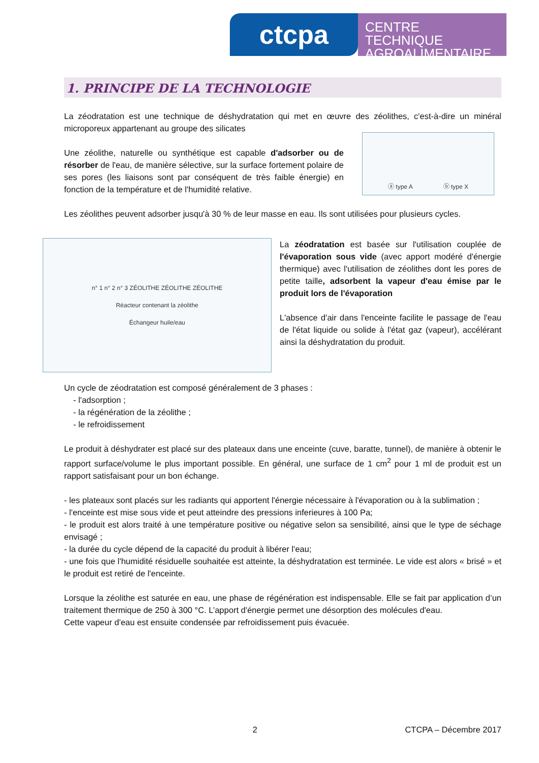ctcpa
CENTRE TECHNIQUE AGROALIMENTAIRE
1. PRINCIPE DE LA TECHNOLOGIE
La zéodratation est une technique de déshydratation qui met en œuvre des zéolithes, c'est-à-dire un minéral microporeux appartenant au groupe des silicates
Une zéolithe, naturelle ou synthétique est capable d'adsorber ou de résorber de l'eau, de manière sélective, sur la surface fortement polaire de ses pores (les liaisons sont par conséquent de très faible énergie) en fonction de la température et de l'humidité relative.
ⓐ type A ⓑ type X
Les zéolithes peuvent adsorber jusqu'à 30 % de leur masse en eau. Ils sont utilisées pour plusieurs cycles.
n° 1 n° 2 n° 3 ZÉOLITHE ZÉOLITHE ZÉOLITHE
Réacteur contenant la zéolithe
Échangeur huile/eau
La zéodratation est basée sur l'utilisation couplée de l'évaporation sous vide (avec apport modéré d'énergie thermique) avec l'utilisation de zéolithes dont les pores de petite taille, adsorbent la vapeur d'eau émise par le produit lors de l'évaporation
L'absence d'air dans l'enceinte facilite le passage de l'eau de l'état liquide ou solide à l'état gaz (vapeur), accélérant ainsi la déshydratation du produit.
Un cycle de zéodratation est composé généralement de 3 phases :
- l'adsorption ;
- la régénération de la zéolithe ;
- le refroidissement
Le produit à déshydrater est placé sur des plateaux dans une enceinte (cuve, baratte, tunnel), de manière à obtenir le rapport surface/volume le plus important possible. En général, une surface de 1 cm<sup>2</sup> pour 1 ml de produit est un rapport satisfaisant pour un bon échange.
- les plateaux sont placés sur les radiants qui apportent l'énergie nécessaire à l'évaporation ou à la sublimation ;
- l'enceinte est mise sous vide et peut atteindre des pressions inferieures à 100 Pa;
- le produit est alors traité à une température positive ou négative selon sa sensibilité, ainsi que le type de séchage envisagé ;
- la durée du cycle dépend de la capacité du produit à libérer l'eau;
- une fois que l'humidité résiduelle souhaitée est atteinte, la déshydratation est terminée. Le vide est alors « brisé » et le produit est retiré de l'enceinte.
Lorsque la zéolithe est saturée en eau, une phase de régénération est indispensable. Elle se fait par application d’un traitement thermique de 250 à 300 °C. L’apport d'énergie permet une désorption des molécules d'eau.
Cette vapeur d'eau est ensuite condensée par refroidissement puis évacuée.
2 CTCPA – Décembre 2017